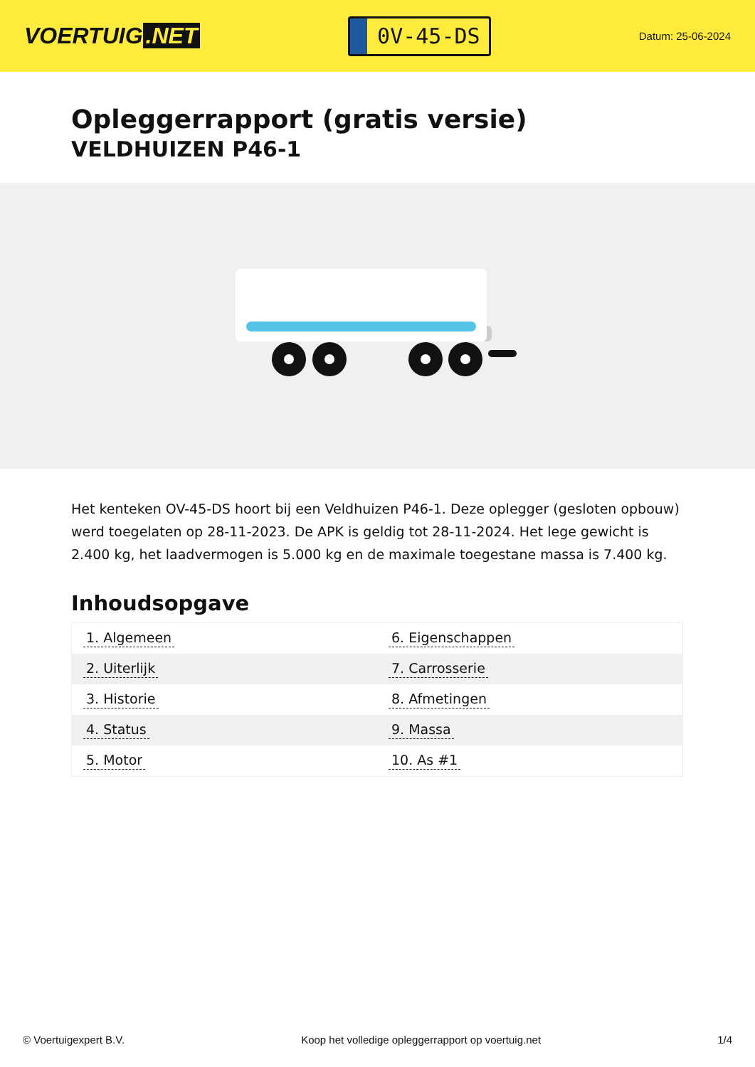VOERTUIG.NET
0V-45-DS
Datum: 25-06-2024
Opleggerrapport (gratis versie)
VELDHUIZEN P46-1
Het kenteken OV-45-DS hoort bij een Veldhuizen P46-1. Deze oplegger (gesloten opbouw) werd toegelaten op 28-11-2023. De APK is geldig tot 28-11-2024. Het lege gewicht is 2.400 kg, het laadvermogen is 5.000 kg en de maximale toegestane massa is 7.400 kg.
Inhoudsopgave
| 1. Algemeen | 6. Eigenschappen |
| 2. Uiterlijk | 7. Carrosserie |
| 3. Historie | 8. Afmetingen |
| 4. Status | 9. Massa |
| 5. Motor | 10. As #1 |
© Voertuigexpert B.V. Koop het volledige opleggerrapport op voertuig.net 1/4